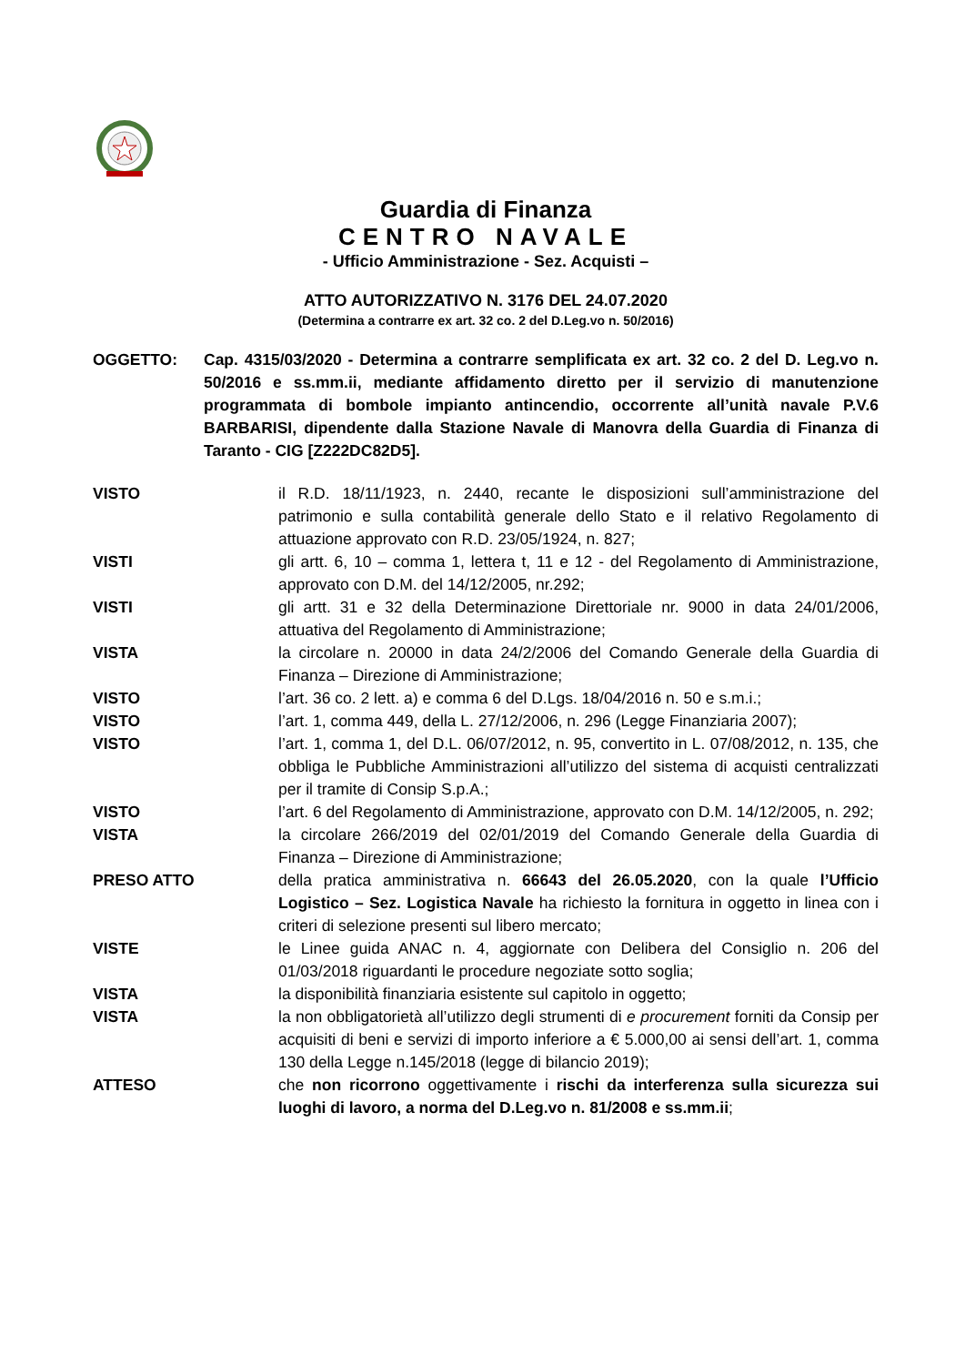Guardia di Finanza
CENTRO NAVALE
- Ufficio Amministrazione - Sez. Acquisti –
ATTO AUTORIZZATIVO N. 3176 DEL 24.07.2020
(Determina a contrarre ex art. 32 co. 2 del D.Leg.vo n. 50/2016)
OGGETTO: Cap. 4315/03/2020 - Determina a contrarre semplificata ex art. 32 co. 2 del D. Leg.vo n. 50/2016 e ss.mm.ii, mediante affidamento diretto per il servizio di manutenzione programmata di bombole impianto antincendio, occorrente all’unità navale P.V.6 BARBARISI, dipendente dalla Stazione Navale di Manovra della Guardia di Finanza di Taranto - CIG [Z222DC82D5].
VISTO il R.D. 18/11/1923, n. 2440, recante le disposizioni sull’amministrazione del patrimonio e sulla contabilità generale dello Stato e il relativo Regolamento di attuazione approvato con R.D. 23/05/1924, n. 827;
VISTI gli artt. 6, 10 – comma 1, lettera t, 11 e 12 - del Regolamento di Amministrazione, approvato con D.M. del 14/12/2005, nr.292;
VISTI gli artt. 31 e 32 della Determinazione Direttoriale nr. 9000 in data 24/01/2006, attuativa del Regolamento di Amministrazione;
VISTA la circolare n. 20000 in data 24/2/2006 del Comando Generale della Guardia di Finanza – Direzione di Amministrazione;
VISTO l’art. 36 co. 2 lett. a) e comma 6 del D.Lgs. 18/04/2016 n. 50 e s.m.i.;
VISTO l’art. 1, comma 449, della L. 27/12/2006, n. 296 (Legge Finanziaria 2007);
VISTO l’art. 1, comma 1, del D.L. 06/07/2012, n. 95, convertito in L. 07/08/2012, n. 135, che obbliga le Pubbliche Amministrazioni all’utilizzo del sistema di acquisti centralizzati per il tramite di Consip S.p.A.;
VISTO l’art. 6 del Regolamento di Amministrazione, approvato con D.M. 14/12/2005, n. 292;
VISTA la circolare 266/2019 del 02/01/2019 del Comando Generale della Guardia di Finanza – Direzione di Amministrazione;
PRESO ATTO della pratica amministrativa n. 66643 del 26.05.2020, con la quale l’Ufficio Logistico – Sez. Logistica Navale ha richiesto la fornitura in oggetto in linea con i criteri di selezione presenti sul libero mercato;
VISTE le Linee guida ANAC n. 4, aggiornate con Delibera del Consiglio n. 206 del 01/03/2018 riguardanti le procedure negoziate sotto soglia;
VISTA la disponibilità finanziaria esistente sul capitolo in oggetto;
VISTA la non obbligatorietà all’utilizzo degli strumenti di e procurement forniti da Consip per acquisiti di beni e servizi di importo inferiore a € 5.000,00 ai sensi dell’art. 1, comma 130 della Legge n.145/2018 (legge di bilancio 2019);
ATTESO che non ricorrono oggettivamente i rischi da interferenza sulla sicurezza sui luoghi di lavoro, a norma del D.Leg.vo n. 81/2008 e ss.mm.ii;